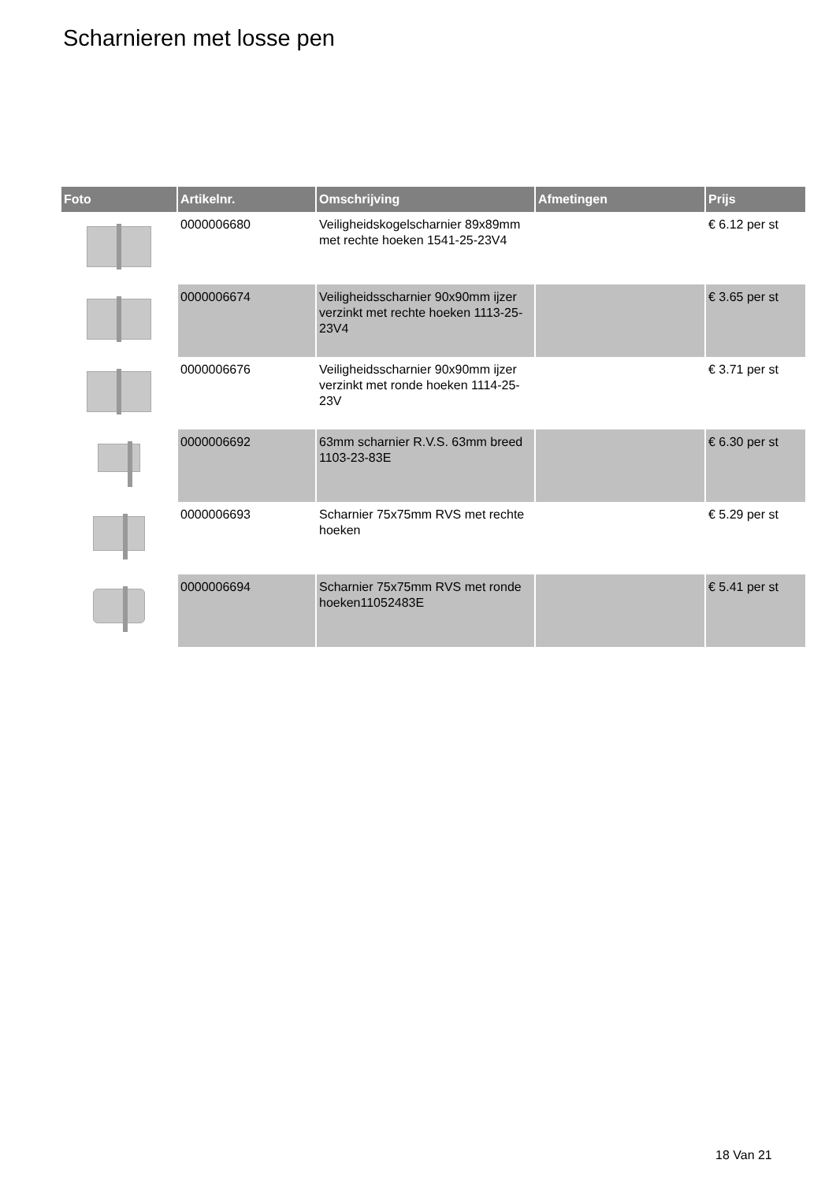Scharnieren met losse pen
| Foto | Artikelnr. | Omschrijving | Afmetingen | Prijs |
| --- | --- | --- | --- | --- |
| | 0000006680 | Veiligheidskogelscharnier 89x89mm met rechte hoeken 1541-25-23V4 | | € 6.12 per st |
| | 0000006674 | Veiligheidsscharnier 90x90mm ijzer verzinkt met rechte hoeken 1113-25-23V4 | | € 3.65 per st |
| | 0000006676 | Veiligheidsscharnier 90x90mm ijzer verzinkt met ronde hoeken 1114-25-23V | | € 3.71 per st |
| | 0000006692 | 63mm scharnier R.V.S. 63mm breed 1103-23-83E | | € 6.30 per st |
| | 0000006693 | Scharnier 75x75mm RVS met rechte hoeken | | € 5.29 per st |
| | 0000006694 | Scharnier 75x75mm RVS met ronde hoeken11052483E | | € 5.41 per st |
18 Van 21